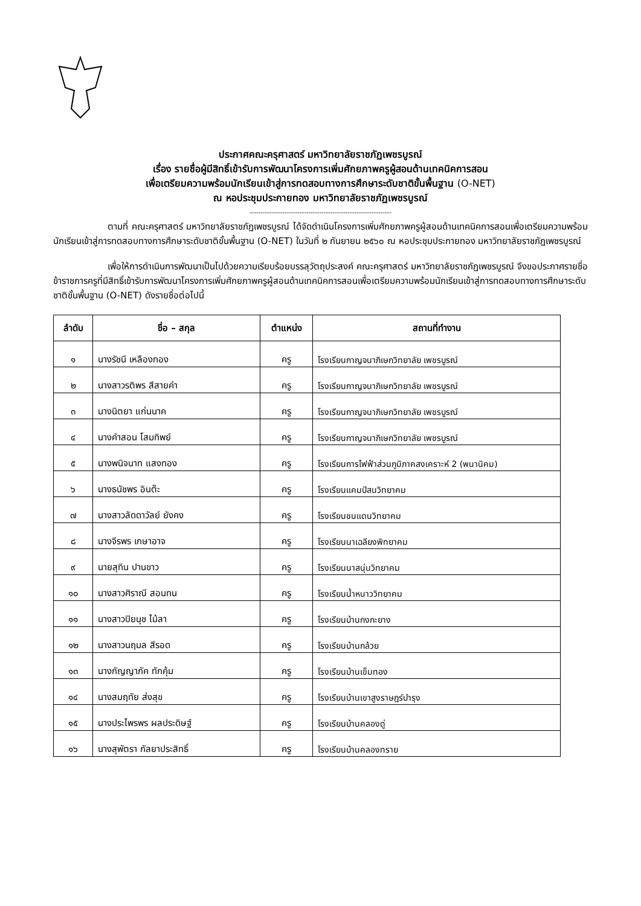ประกาศคณะครุศาสตร์ มหาวิทยาลัยราชภัฏเพชรบูรณ์
เรื่อง รายชื่อผู้มีสิทธิ์เข้ารับการพัฒนาโครงการเพิ่มศักยภาพครูผู้สอนด้านเทคนิคการสอน
เพื่อเตรียมความพร้อมนักเรียนเข้าสู่การทดสอบทางการศึกษาระดับชาติขั้นพื้นฐาน (O-NET)
ณ หอประชุมประกายทอง มหาวิทยาลัยราชภัฏเพชรบูรณ์
-----------------------------------------------------------------
ตามที่ คณะครุศาสตร์ มหาวิทยาลัยราชภัฏเพชรบูรณ์ ได้จัดดำเนินโครงการเพิ่มศักยภาพครูผู้สอนด้านเทคนิคการสอนเพื่อเตรียมความพร้อมนักเรียนเข้าสู่การทดสอบทางการศึกษาระดับชาติขั้นพื้นฐาน (O-NET) ในวันที่ ๒ กันยายน ๒๕๖๐ ณ หอประชุมประกายทอง มหาวิทยาลัยราชภัฏเพชรบูรณ์
เพื่อให้การดำเนินการพัฒนาเป็นไปด้วยความเรียบร้อยบรรลุวัตถุประสงค์ คณะครุศาสตร์ มหาวิทยาลัยราชภัฏเพชรบูรณ์ จึงขอประกาศรายชื่อข้าราชการครูที่มีสิทธิ์เข้ารับการพัฒนาโครงการเพิ่มศักยภาพครูผู้สอนด้านเทคนิคการสอนเพื่อเตรียมความพร้อมนักเรียนเข้าสู่การทดสอบทางการศึกษาระดับชาติขั้นพื้นฐาน (O-NET) ดังรายชื่อต่อไปนี้
| ลำดับ | ชื่อ – สกุล | ตำแหน่ง | สถานที่ทำงาน |
| --- | --- | --- | --- |
| ๑ | นางรัชนี เหลืองทอง | ครู | โรงเรียนกาญจนาภิเษกวิทยาลัย เพชรบูรณ์ |
| ๒ | นางสาวรติพร สีสายคำ | ครู | โรงเรียนกาญจนาภิเษกวิทยาลัย เพชรบูรณ์ |
| ๓ | นางนิตยา แก่นนาค | ครู | โรงเรียนกาญจนาภิเษกวิทยาลัย เพชรบูรณ์ |
| ๔ | นางคำสอน โสมทิพย์ | ครู | โรงเรียนกาญจนาภิเษกวิทยาลัย เพชรบูรณ์ |
| ๕ | นางพนิจนาท แสงทอง | ครู | โรงเรียนการไฟฟ้าส่วนภูมิภาคสงเคราะห์ 2 (พนานิคม) |
| ๖ | นางธนัชพร อินต๊ะ | ครู | โรงเรียนแคมป์สนวิทยาคม |
| ๗ | นางสาวลัดดาวัลย์ ยังคง | ครู | โรงเรียนชนแดนวิทยาคม |
| ๘ | นางจีรพร เกษาอาจ | ครู | โรงเรียนนาเฉลียงพิทยาคม |
| ๙ | นายสุทิน ปานขาว | ครู | โรงเรียนนาสนุ่นวิทยาคม |
| ๑๐ | นางสาวศิราณี สอนทน | ครู | โรงเรียนน้ำหนาววิทยาคม |
| ๑๑ | นางสาวปิยนุช ไม้ลา | ครู | โรงเรียนบ้านกงกะยาง |
| ๑๒ | นางสาวนฤมล สีรอด | ครู | โรงเรียนบ้านกล้วย |
| ๑๓ | นางกัญญาภัค ทักคุ้ม | ครู | โรงเรียนบ้านเข็มทอง |
| ๑๔ | นางสมฤทัย ส่งสุข | ครู | โรงเรียนบ้านเขาสูงราษฎร์บำรุง |
| ๑๕ | นางประไพรพร ผลประดิษฐ์ | ครู | โรงเรียนบ้านคลองดู่ |
| ๑๖ | นางสุพัตรา กัลยาประสิทธิ์ | ครู | โรงเรียนบ้านคลองทราย |